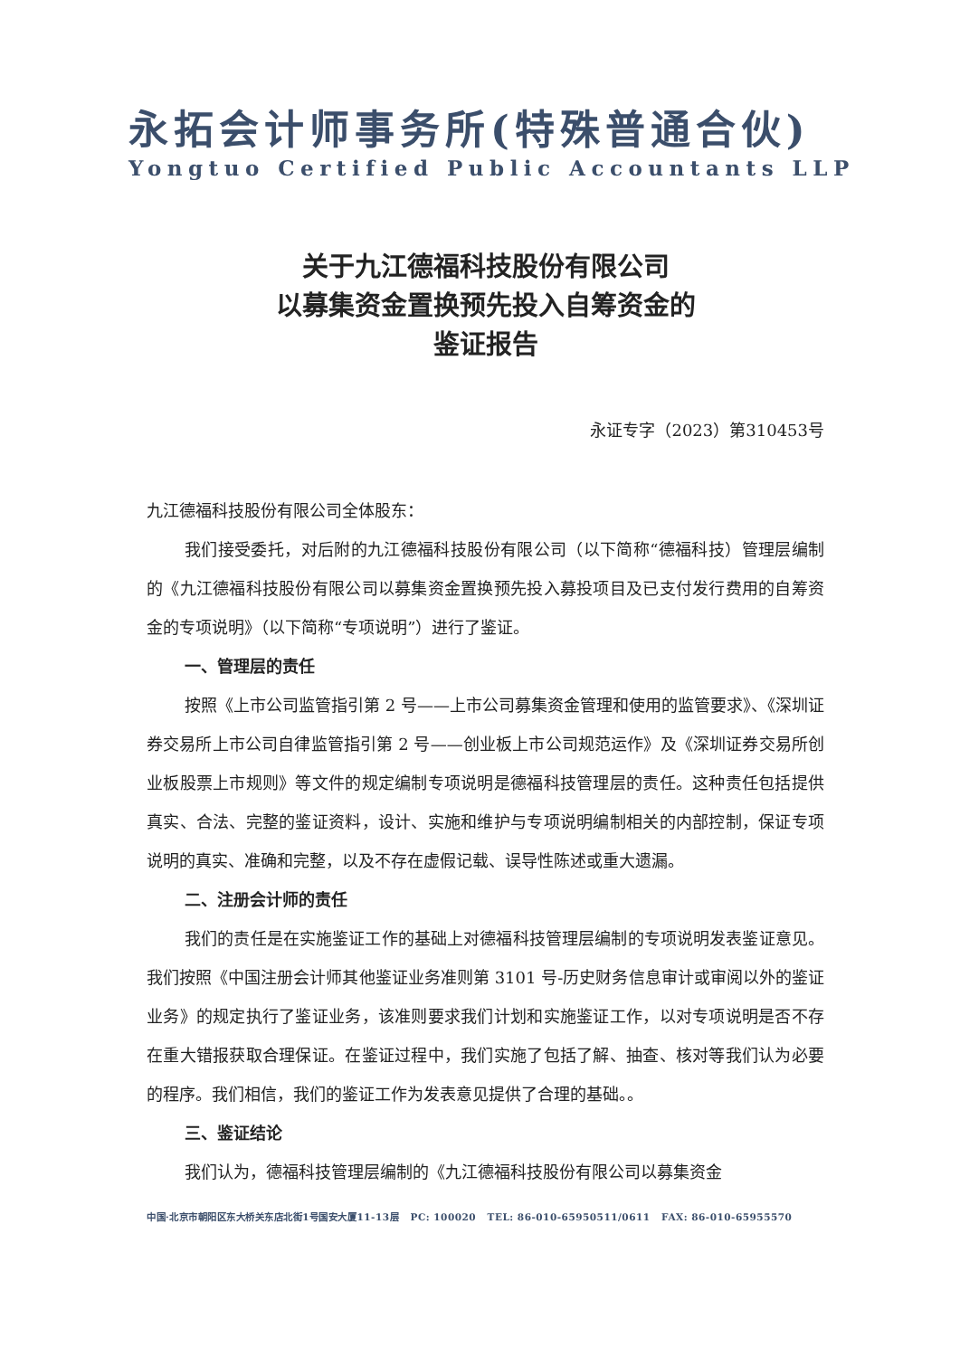永拓会计师事务所(特殊普通合伙)
Yongtuo Certified Public Accountants LLP
关于九江德福科技股份有限公司
以募集资金置换预先投入自筹资金的
鉴证报告
永证专字（2023）第310453号
九江德福科技股份有限公司全体股东：
我们接受委托，对后附的九江德福科技股份有限公司（以下简称“德福科技）管理层编制的《九江德福科技股份有限公司以募集资金置换预先投入募投项目及已支付发行费用的自筹资金的专项说明》（以下简称“专项说明”）进行了鉴证。
一、管理层的责任
按照《上市公司监管指引第 2 号——上市公司募集资金管理和使用的监管要求》、《深圳证券交易所上市公司自律监管指引第 2 号——创业板上市公司规范运作》及《深圳证券交易所创业板股票上市规则》等文件的规定编制专项说明是德福科技管理层的责任。这种责任包括提供真实、合法、完整的鉴证资料，设计、实施和维护与专项说明编制相关的内部控制，保证专项说明的真实、准确和完整，以及不存在虚假记载、误导性陈述或重大遗漏。
二、注册会计师的责任
我们的责任是在实施鉴证工作的基础上对德福科技管理层编制的专项说明发表鉴证意见。我们按照《中国注册会计师其他鉴证业务准则第 3101 号-历史财务信息审计或审阅以外的鉴证业务》的规定执行了鉴证业务，该准则要求我们计划和实施鉴证工作，以对专项说明是否不存在重大错报获取合理保证。在鉴证过程中，我们实施了包括了解、抽查、核对等我们认为必要的程序。我们相信，我们的鉴证工作为发表意见提供了合理的基础。。
三、鉴证结论
我们认为，德福科技管理层编制的《九江德福科技股份有限公司以募集资金
中国·北京市朝阳区东大桥关东店北街1号国安大厦11-13层 PC: 100020 TEL: 86-010-65950511/0611 FAX: 86-010-65955570